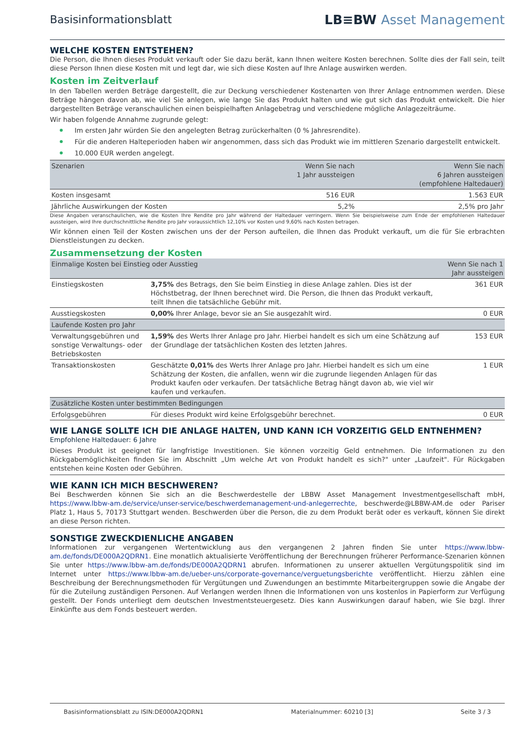Basisinformationsblatt
LB≡BW Asset Management
WELCHE KOSTEN ENTSTEHEN?
Die Person, die Ihnen dieses Produkt verkauft oder Sie dazu berät, kann Ihnen weitere Kosten berechnen. Sollte dies der Fall sein, teilt diese Person Ihnen diese Kosten mit und legt dar, wie sich diese Kosten auf Ihre Anlage auswirken werden.
Kosten im Zeitverlauf
In den Tabellen werden Beträge dargestellt, die zur Deckung verschiedener Kostenarten von Ihrer Anlage entnommen werden. Diese Beträge hängen davon ab, wie viel Sie anlegen, wie lange Sie das Produkt halten und wie gut sich das Produkt entwickelt. Die hier dargestellten Beträge veranschaulichen einen beispielhaften Anlagebetrag und verschiedene mögliche Anlagezeiträume.
Wir haben folgende Annahme zugrunde gelegt:
Im ersten Jahr würden Sie den angelegten Betrag zurückerhalten (0 % Jahresrendite).
Für die anderen Halteperioden haben wir angenommen, dass sich das Produkt wie im mittleren Szenario dargestellt entwickelt.
10.000 EUR werden angelegt.
| Szenarien | Wenn Sie nach 1 Jahr aussteigen | Wenn Sie nach 6 Jahren aussteigen (empfohlene Haltedauer) |
| --- | --- | --- |
| Kosten insgesamt | 516 EUR | 1.563 EUR |
| Jährliche Auswirkungen der Kosten | 5,2% | 2,5% pro Jahr |
Diese Angaben veranschaulichen, wie die Kosten Ihre Rendite pro Jahr während der Haltedauer verringern. Wenn Sie beispielsweise zum Ende der empfohlenen Haltedauer aussteigen, wird Ihre durchschnittliche Rendite pro Jahr voraussichtlich 12,10% vor Kosten und 9,60% nach Kosten betragen.
Wir können einen Teil der Kosten zwischen uns der der Person aufteilen, die Ihnen das Produkt verkauft, um die für Sie erbrachten Dienstleistungen zu decken.
Zusammensetzung der Kosten
| Einmalige Kosten bei Einstieg oder Ausstieg | | Wenn Sie nach 1 Jahr aussteigen |
| --- | --- | --- |
| Einstiegskosten | 3,75% des Betrags, den Sie beim Einstieg in diese Anlage zahlen. Dies ist der Höchstbetrag, der Ihnen berechnet wird. Die Person, die Ihnen das Produkt verkauft, teilt Ihnen die tatsächliche Gebühr mit. | 361 EUR |
| Ausstiegskosten | 0,00% Ihrer Anlage, bevor sie an Sie ausgezahlt wird. | 0 EUR |
| Laufende Kosten pro Jahr | | |
| Verwaltungsgebühren und sonstige Verwaltungs- oder Betriebskosten | 1,59% des Werts Ihrer Anlage pro Jahr. Hierbei handelt es sich um eine Schätzung auf der Grundlage der tatsächlichen Kosten des letzten Jahres. | 153 EUR |
| Transaktionskosten | Geschätzte 0,01% des Werts Ihrer Anlage pro Jahr. Hierbei handelt es sich um eine Schätzung der Kosten, die anfallen, wenn wir die zugrunde liegenden Anlagen für das Produkt kaufen oder verkaufen. Der tatsächliche Betrag hängt davon ab, wie viel wir kaufen und verkaufen. | 1 EUR |
| Zusätzliche Kosten unter bestimmten Bedingungen | | |
| Erfolgsgebühren | Für dieses Produkt wird keine Erfolgsgebühr berechnet. | 0 EUR |
WIE LANGE SOLLTE ICH DIE ANLAGE HALTEN, UND KANN ICH VORZEITIG GELD ENTNEHMEN?
Empfohlene Haltedauer: 6 Jahre
Dieses Produkt ist geeignet für langfristige Investitionen. Sie können vorzeitig Geld entnehmen. Die Informationen zu den Rückgabemöglichkeiten finden Sie im Abschnitt „Um welche Art von Produkt handelt es sich?" unter „Laufzeit". Für Rückgaben entstehen keine Kosten oder Gebühren.
WIE KANN ICH MICH BESCHWEREN?
Bei Beschwerden können Sie sich an die Beschwerdestelle der LBBW Asset Management Investmentgesellschaft mbH, https://www.lbbw-am.de/service/unser-service/beschwerdemanagement-und-anlegerrechte, beschwerde@LBBW-AM.de oder Pariser Platz 1, Haus 5, 70173 Stuttgart wenden. Beschwerden über die Person, die zu dem Produkt berät oder es verkauft, können Sie direkt an diese Person richten.
SONSTIGE ZWECKDIENLICHE ANGABEN
Informationen zur vergangenen Wertentwicklung aus den vergangenen 2 Jahren finden Sie unter https://www.lbbw-am.de/fonds/DE000A2QDRN1. Eine monatlich aktualisierte Veröffentlichung der Berechnungen früherer Performance-Szenarien können Sie unter https://www.lbbw-am.de/fonds/DE000A2QDRN1 abrufen. Informationen zu unserer aktuellen Vergütungspolitik sind im Internet unter https://www.lbbw-am.de/ueber-uns/corporate-governance/verguetungsberichte veröffentlicht. Hierzu zählen eine Beschreibung der Berechnungsmethoden für Vergütungen und Zuwendungen an bestimmte Mitarbeitergruppen sowie die Angabe der für die Zuteilung zuständigen Personen. Auf Verlangen werden Ihnen die Informationen von uns kostenlos in Papierform zur Verfügung gestellt. Der Fonds unterliegt dem deutschen Investmentsteuergesetz. Dies kann Auswirkungen darauf haben, wie Sie bzgl. Ihrer Einkünfte aus dem Fonds besteuert werden.
Basisinformationsblatt zu ISIN:DE000A2QDRN1 Materialnummer: 60210 [3] Seite 3 / 3